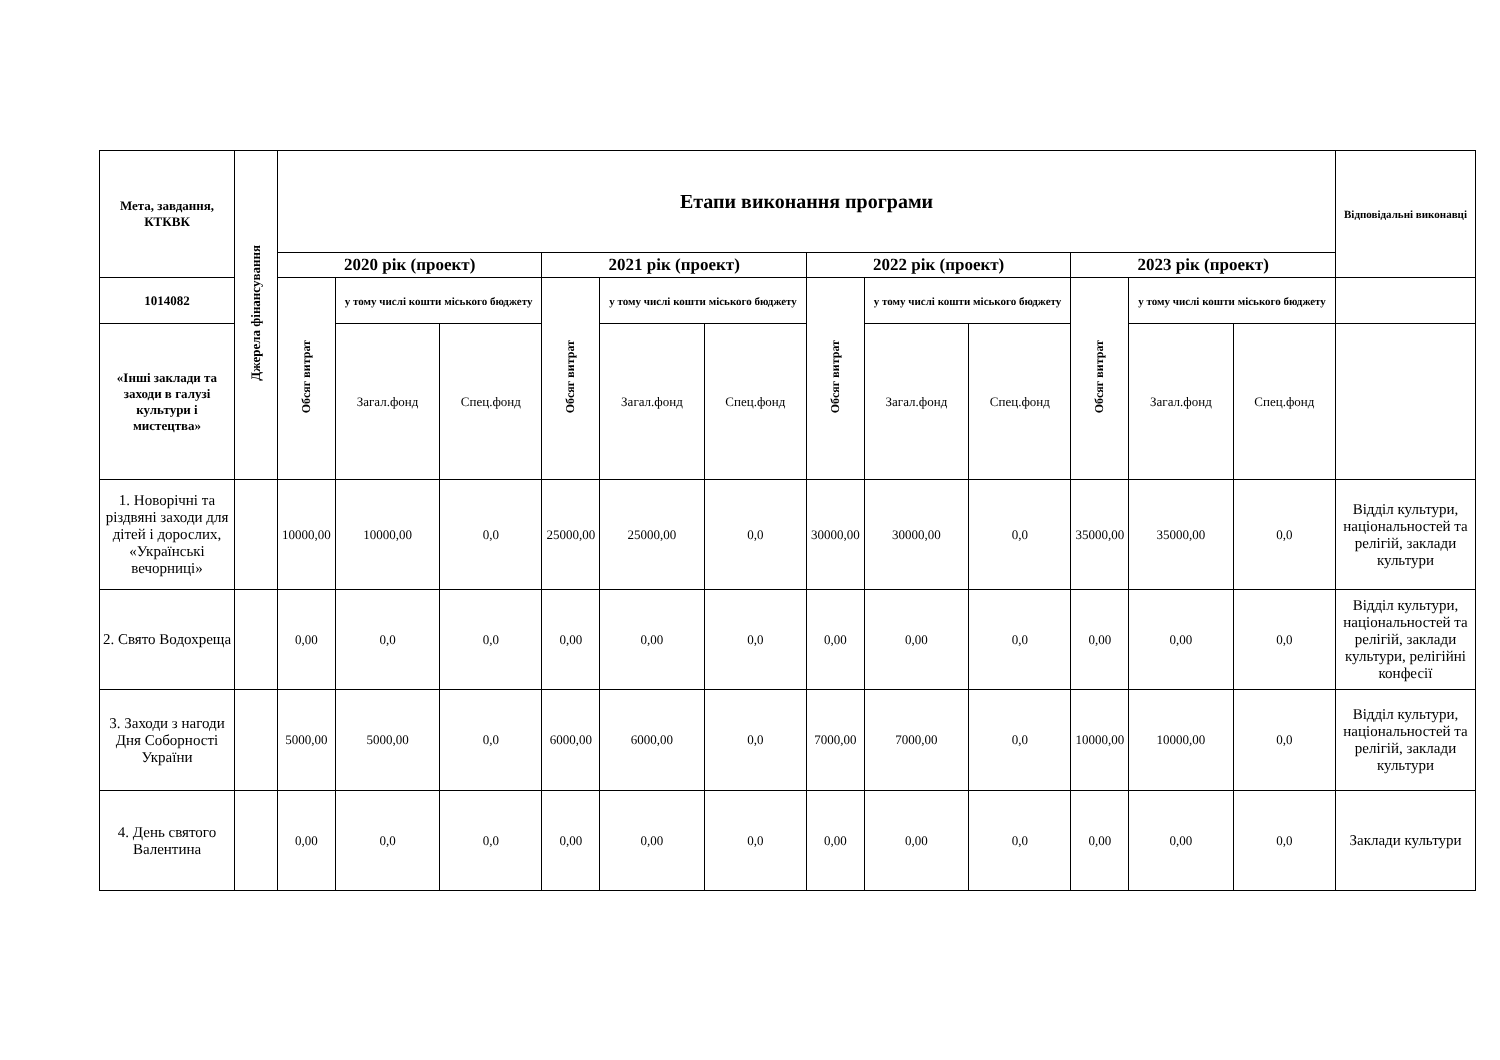| Мета, завдання, КТКВК | Джерела фінансування | Етапи виконання програми | | | | | | | | | | | | Відповідальні виконавці |
| --- | --- | --- | --- | --- | --- | --- | --- | --- | --- | --- | --- | --- | --- | --- |
| | | 2020 рік (проект) | | | 2021 рік (проект) | | | 2022 рік (проект) | | | 2023 рік (проект) | | | |
| 1014082 | | Обсяг витрат | у тому числі кошти міського бюджету | | Обсяг витрат | у тому числі кошти міського бюджету | | Обсяг витрат | у тому числі кошти міського бюджету | | Обсяг витрат | у тому числі кошти міського бюджету | | |
| «Інші заклади та заходи в галузі культури і мистецтва» | | | Загал.фонд | Спец.фонд | | Загал.фонд | Спец.фонд | | Загал.фонд | Спец.фонд | | Загал.фонд | Спец.фонд | |
| 1. Новорічні та різдвяні заходи для дітей і дорослих, «Українські вечорниці» | | 10000,00 | 10000,00 | 0,0 | 25000,00 | 25000,00 | 0,0 | 30000,00 | 30000,00 | 0,0 | 35000,00 | 35000,00 | 0,0 | Відділ культури, національностей та релігій, заклади культури |
| 2. Свято Водохреща | | 0,00 | 0,0 | 0,0 | 0,00 | 0,00 | 0,0 | 0,00 | 0,00 | 0,0 | 0,00 | 0,00 | 0,0 | Відділ культури, національностей та релігій, заклади культури, релігійні конфесії |
| 3. Заходи з нагоди Дня Соборності України | | 5000,00 | 5000,00 | 0,0 | 6000,00 | 6000,00 | 0,0 | 7000,00 | 7000,00 | 0,0 | 10000,00 | 10000,00 | 0,0 | Відділ культури, національностей та релігій, заклади культури |
| 4. День святого Валентина | | 0,00 | 0,0 | 0,0 | 0,00 | 0,00 | 0,0 | 0,00 | 0,00 | 0,0 | 0,00 | 0,00 | 0,0 | Заклади культури |